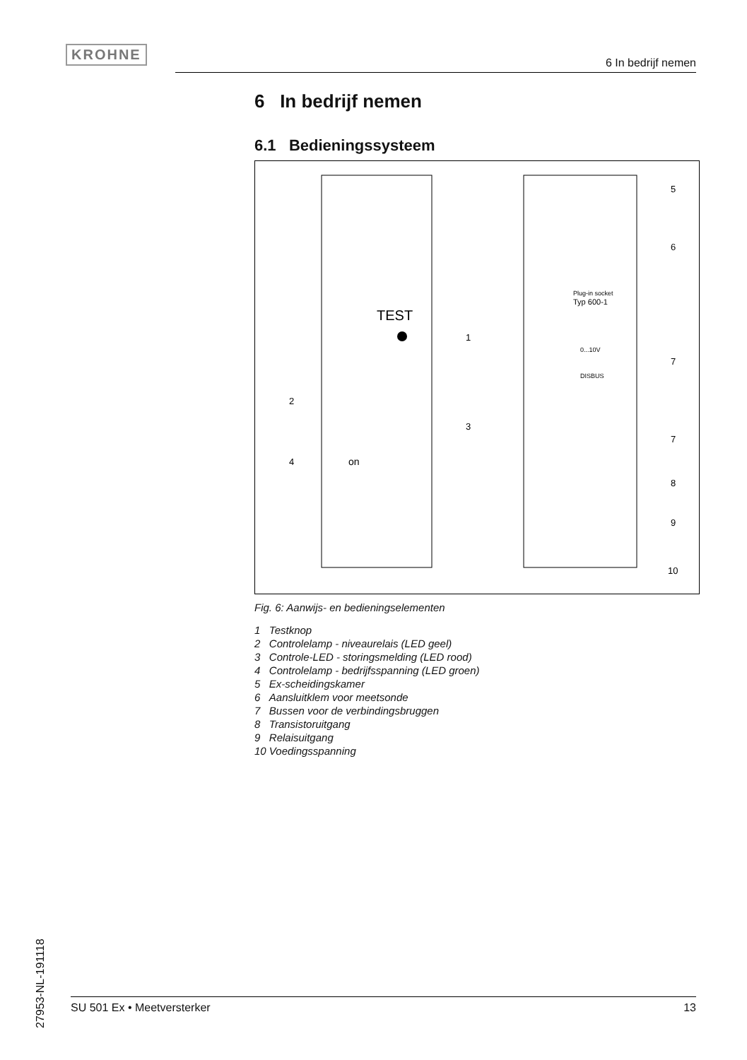KROHNE
6 In bedrijf nemen
6 In bedrijf nemen
6.1 Bedieningssysteem
TEST
on
Plug-in socket
Typ 600-1
0...10V
DISBUS
1
2
3
4
5
6
7
7
8
9
10
Fig. 6: Aanwijs- en bedieningselementen
1 Testknop
2 Controlelamp - niveaurelais (LED geel)
3 Controle-LED - storingsmelding (LED rood)
4 Controlelamp - bedrijfsspanning (LED groen)
5 Ex-scheidingskamer
6 Aansluitklem voor meetsonde
7 Bussen voor de verbindingsbruggen
8 Transistoruitgang
9 Relaisuitgang
10 Voedingsspanning
27953-NL-191118
SU 501 Ex • Meetversterker 13